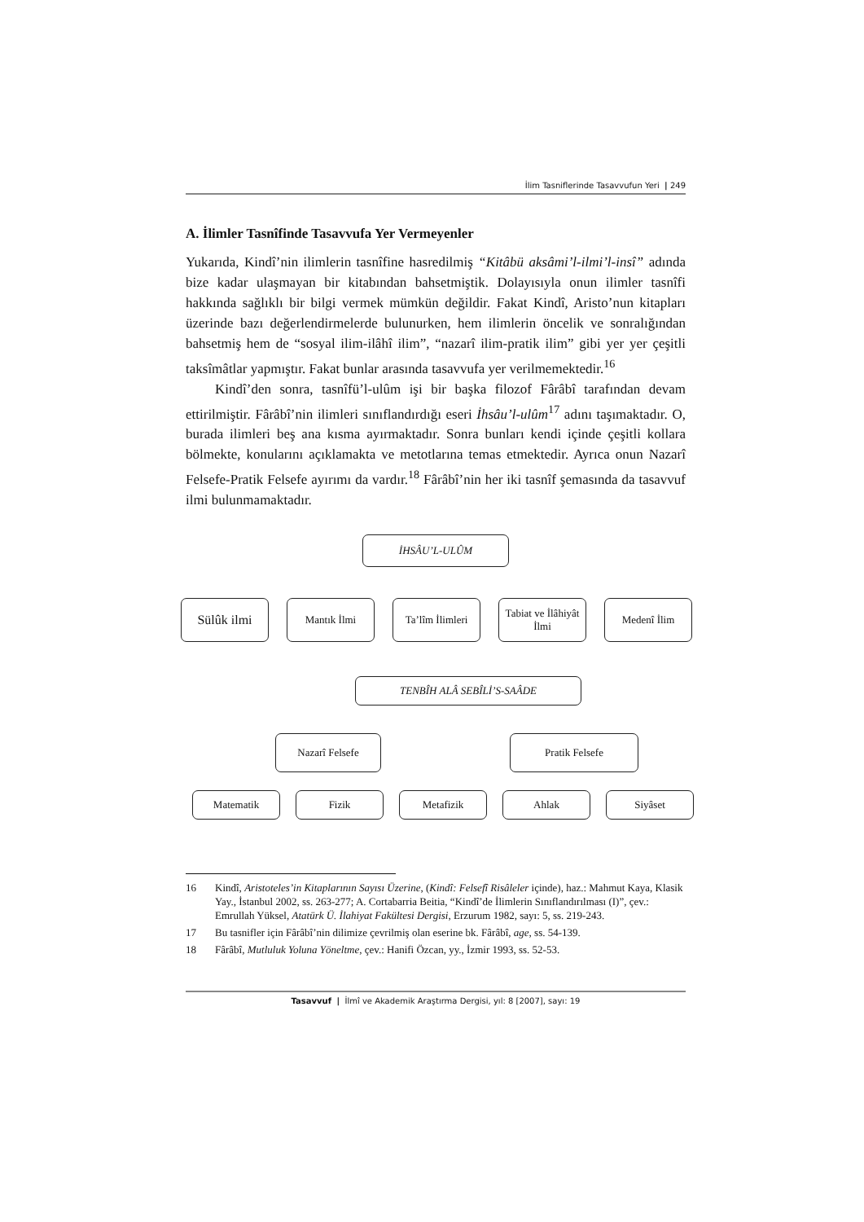İlim Tasniflerinde Tasavvufun Yeri | 249
A. İlimler Tasnîfinde Tasavvufa Yer Vermeyenler
Yukarıda, Kindî’nin ilimlerin tasnîfine hasredilmiş “Kitâbü aksâmi’l-ilmi’l-insî” adında bize kadar ulaşmayan bir kitabından bahsetmiştik. Dolayısıyla onun ilimler tasnîfi hakkında sağlıklı bir bilgi vermek mümkün değildir. Fakat Kindî, Aristo’nun kitapları üzerinde bazı değerlendirmelerde bulunurken, hem ilimlerin öncelik ve sonralığından bahsetmiş hem de “sosyal ilim-ilâhî ilim”, “nazarî ilim-pratik ilim” gibi yer yer çeşitli taksîmâtlar yapmıştır. Fakat bunlar arasında tasavvufa yer verilmemektedir.<sup>16</sup>
Kindî’den sonra, tasnîfü’l-ulûm işi bir başka filozof Fârâbî tarafından devam ettirilmiştir. Fârâbî’nin ilimleri sınıflandırdığı eseri İhsâu’l-ulûm<sup>17</sup> adını taşımaktadır. O, burada ilimleri beş ana kısma ayırmaktadır. Sonra bunları kendi içinde çeşitli kollara bölmekte, konularını açıklamakta ve metotlarına temas etmektedir. Ayrıca onun Nazarî Felsefe-Pratik Felsefe ayırımı da vardır.<sup>18</sup> Fârâbî’nin her iki tasnîf şemasında da tasavvuf ilmi bulunmamaktadır.
İHSÂU’L-ULÛM
Sülûk ilmi
Mantık İlmi Ta’lîm İlimleri
Tabiat ve İlâhiyât İlmi
Medenî İlim
TENBÎH ALÂ SEBÎLİ’S-SAÂDE
Nazarî Felsefe Pratik Felsefe
Matematik Fizik Metafizik Ahlak Siyâset
16 Kindî, Aristoteles’in Kitaplarının Sayısı Üzerine, (Kindî: Felsefî Risâleler içinde), haz.: Mahmut Kaya, Klasik Yay., İstanbul 2002, ss. 263-277; A. Cortabarria Beitia, “Kindî’de İlimlerin Sınıflandırılması (I)”, çev.: Emrullah Yüksel, Atatürk Ü. İlahiyat Fakültesi Dergisi, Erzurum 1982, sayı: 5, ss. 219-243.
17 Bu tasnifler için Fârâbî’nin dilimize çevrilmiş olan eserine bk. Fârâbî, age, ss. 54-139.
18 Fârâbî, Mutluluk Yoluna Yöneltme, çev.: Hanifi Özcan, yy., İzmir 1993, ss. 52-53.
Tasavvuf | İlmî ve Akademik Araştırma Dergisi, yıl: 8 [2007], sayı: 19